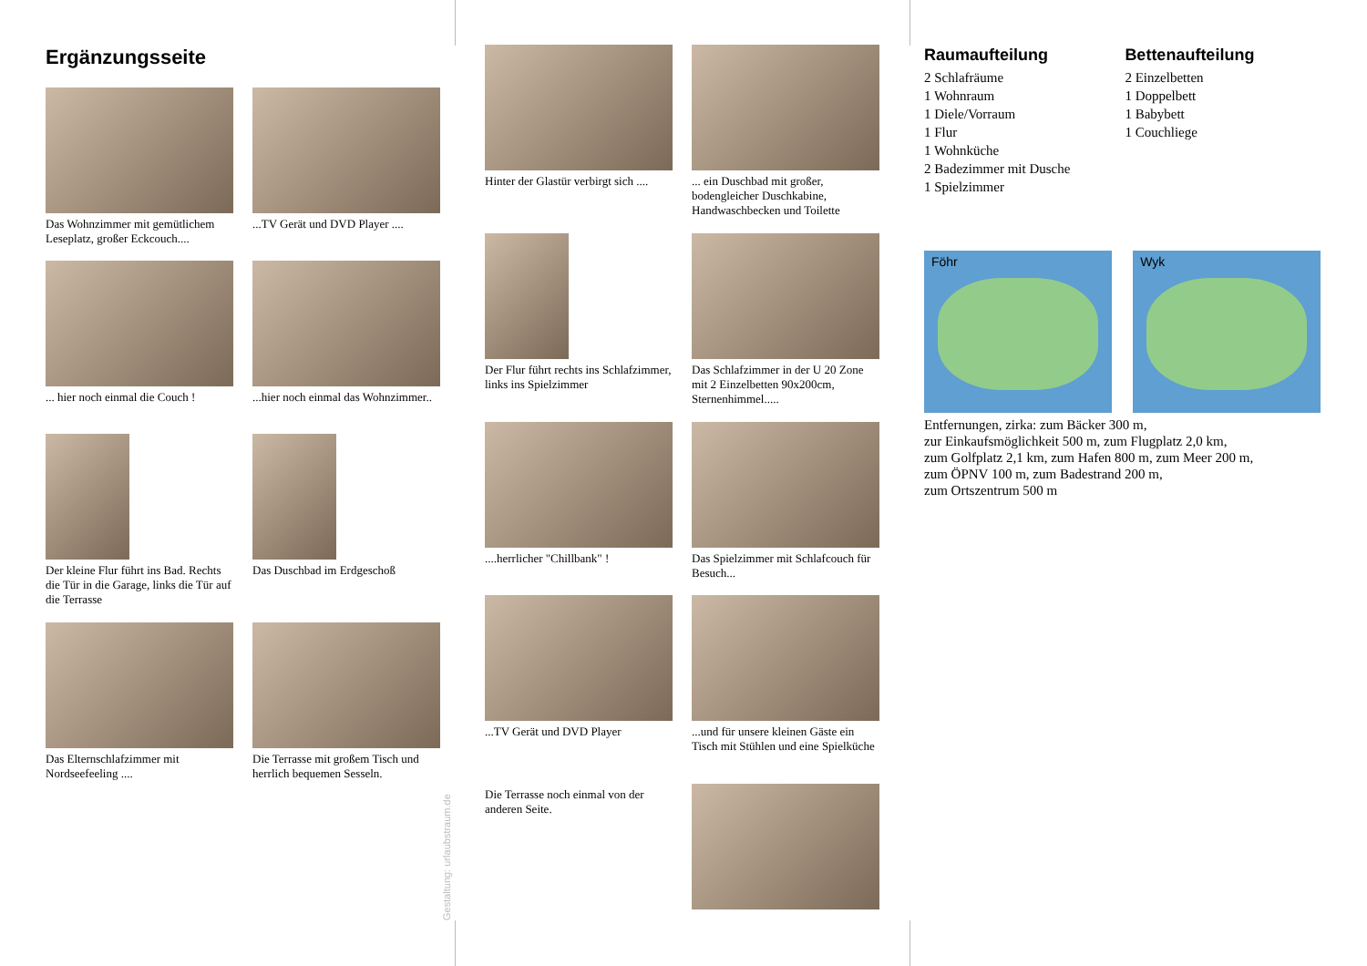Ergänzungsseite
Das Wohnzimmer mit gemütlichem Leseplatz, großer Eckcouch....
...TV Gerät und DVD Player ....
... hier noch einmal die Couch !
...hier noch einmal das Wohnzimmer..
Der kleine Flur führt ins Bad. Rechts die Tür in die Garage, links die Tür auf die Terrasse
Das Duschbad im Erdgeschoß
Das Elternschlafzimmer mit Nordseefeeling ....
Die Terrasse mit großem Tisch und herrlich bequemen Sesseln.
Gestaltung: urlaubstraum.de
Hinter der Glastür verbirgt sich ....
... ein Duschbad mit großer, bodengleicher Duschkabine, Handwaschbecken und Toilette
Der Flur führt rechts ins Schlafzimmer, links ins Spielzimmer
Das Schlafzimmer in der U 20 Zone mit 2 Einzelbetten 90x200cm, Sternenhimmel.....
....herrlicher "Chillbank" !
Das Spielzimmer mit Schlafcouch für Besuch...
...TV Gerät und DVD Player
...und für unsere kleinen Gäste ein Tisch mit Stühlen und eine Spielküche
Die Terrasse noch einmal von der anderen Seite.
Raumaufteilung
2 Schlafräume
1 Wohnraum
1 Diele/Vorraum
1 Flur
1 Wohnküche
2 Badezimmer mit Dusche
1 Spielzimmer
Bettenaufteilung
2 Einzelbetten
1 Doppelbett
1 Babybett
1 Couchliege
Föhr Wyk
Entfernungen, zirka: zum Bäcker 300 m,
zur Einkaufsmöglichkeit 500 m, zum Flugplatz 2,0 km,
zum Golfplatz 2,1 km, zum Hafen 800 m, zum Meer 200 m,
zum ÖPNV 100 m, zum Badestrand 200 m,
zum Ortszentrum 500 m